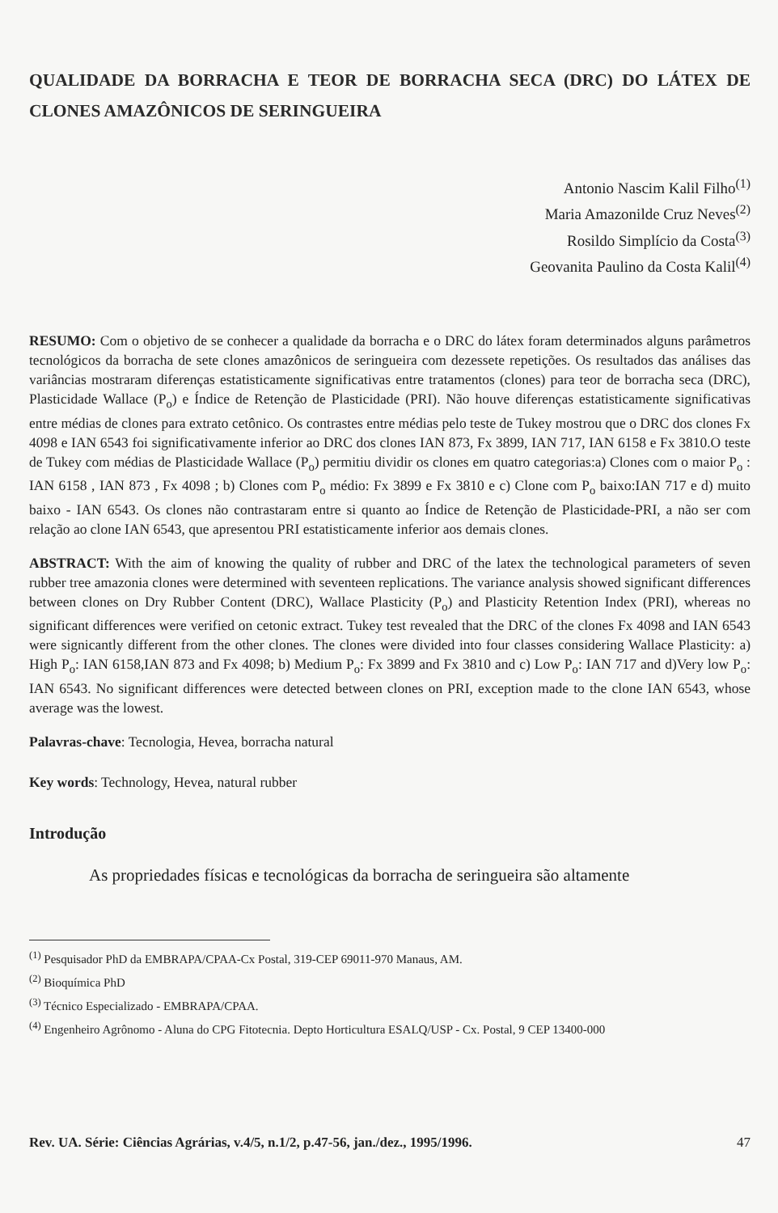QUALIDADE DA BORRACHA E TEOR DE BORRACHA SECA (DRC) DO LÁTEX DE CLONES AMAZÔNICOS DE SERINGUEIRA
Antonio Nascim Kalil Filho<sup>(1)</sup>
Maria Amazonilde Cruz Neves<sup>(2)</sup>
Rosildo Simplício da Costa<sup>(3)</sup>
Geovanita Paulino da Costa Kalil<sup>(4)</sup>
RESUMO: Com o objetivo de se conhecer a qualidade da borracha e o DRC do látex foram determinados alguns parâmetros tecnológicos da borracha de sete clones amazônicos de seringueira com dezessete repetições. Os resultados das análises das variâncias mostraram diferenças estatisticamente significativas entre tratamentos (clones) para teor de borracha seca (DRC), Plasticidade Wallace (P<sub>o</sub>) e Índice de Retenção de Plasticidade (PRI). Não houve diferenças estatisticamente significativas entre médias de clones para extrato cetônico. Os contrastes entre médias pelo teste de Tukey mostrou que o DRC dos clones Fx 4098 e IAN 6543 foi significativamente inferior ao DRC dos clones IAN 873, Fx 3899, IAN 717, IAN 6158 e Fx 3810.O teste de Tukey com médias de Plasticidade Wallace (P<sub>o</sub>) permitiu dividir os clones em quatro categorias:a) Clones com o maior P<sub>o</sub> : IAN 6158 , IAN 873 , Fx 4098 ; b) Clones com P<sub>o</sub> médio: Fx 3899 e Fx 3810 e c) Clone com P<sub>o</sub> baixo:IAN 717 e d) muito baixo - IAN 6543. Os clones não contrastaram entre si quanto ao Índice de Retenção de Plasticidade-PRI, a não ser com relação ao clone IAN 6543, que apresentou PRI estatisticamente inferior aos demais clones.
ABSTRACT: With the aim of knowing the quality of rubber and DRC of the latex the technological parameters of seven rubber tree amazonia clones were determined with seventeen replications. The variance analysis showed significant differences between clones on Dry Rubber Content (DRC), Wallace Plasticity (P<sub>o</sub>) and Plasticity Retention Index (PRI), whereas no significant differences were verified on cetonic extract. Tukey test revealed that the DRC of the clones Fx 4098 and IAN 6543 were signicantly different from the other clones. The clones were divided into four classes considering Wallace Plasticity: a) High P<sub>o</sub>: IAN 6158,IAN 873 and Fx 4098; b) Medium P<sub>o</sub>: Fx 3899 and Fx 3810 and c) Low P<sub>o</sub>: IAN 717 and d)Very low P<sub>o</sub>: IAN 6543. No significant differences were detected between clones on PRI, exception made to the clone IAN 6543, whose average was the lowest.
Palavras-chave: Tecnologia, Hevea, borracha natural
Key words: Technology, Hevea, natural rubber
Introdução
As propriedades físicas e tecnológicas da borracha de seringueira são altamente
<sup>(1)</sup> Pesquisador PhD da EMBRAPA/CPAA-Cx Postal, 319-CEP 69011-970 Manaus, AM.
<sup>(2)</sup> Bioquímica PhD
<sup>(3)</sup> Técnico Especializado - EMBRAPA/CPAA.
<sup>(4)</sup> Engenheiro Agrônomo - Aluna do CPG Fitotecnia. Depto Horticultura ESALQ/USP - Cx. Postal, 9 CEP 13400-000
Rev. UA. Série: Ciências Agrárias, v.4/5, n.1/2, p.47-56, jan./dez., 1995/1996. 47